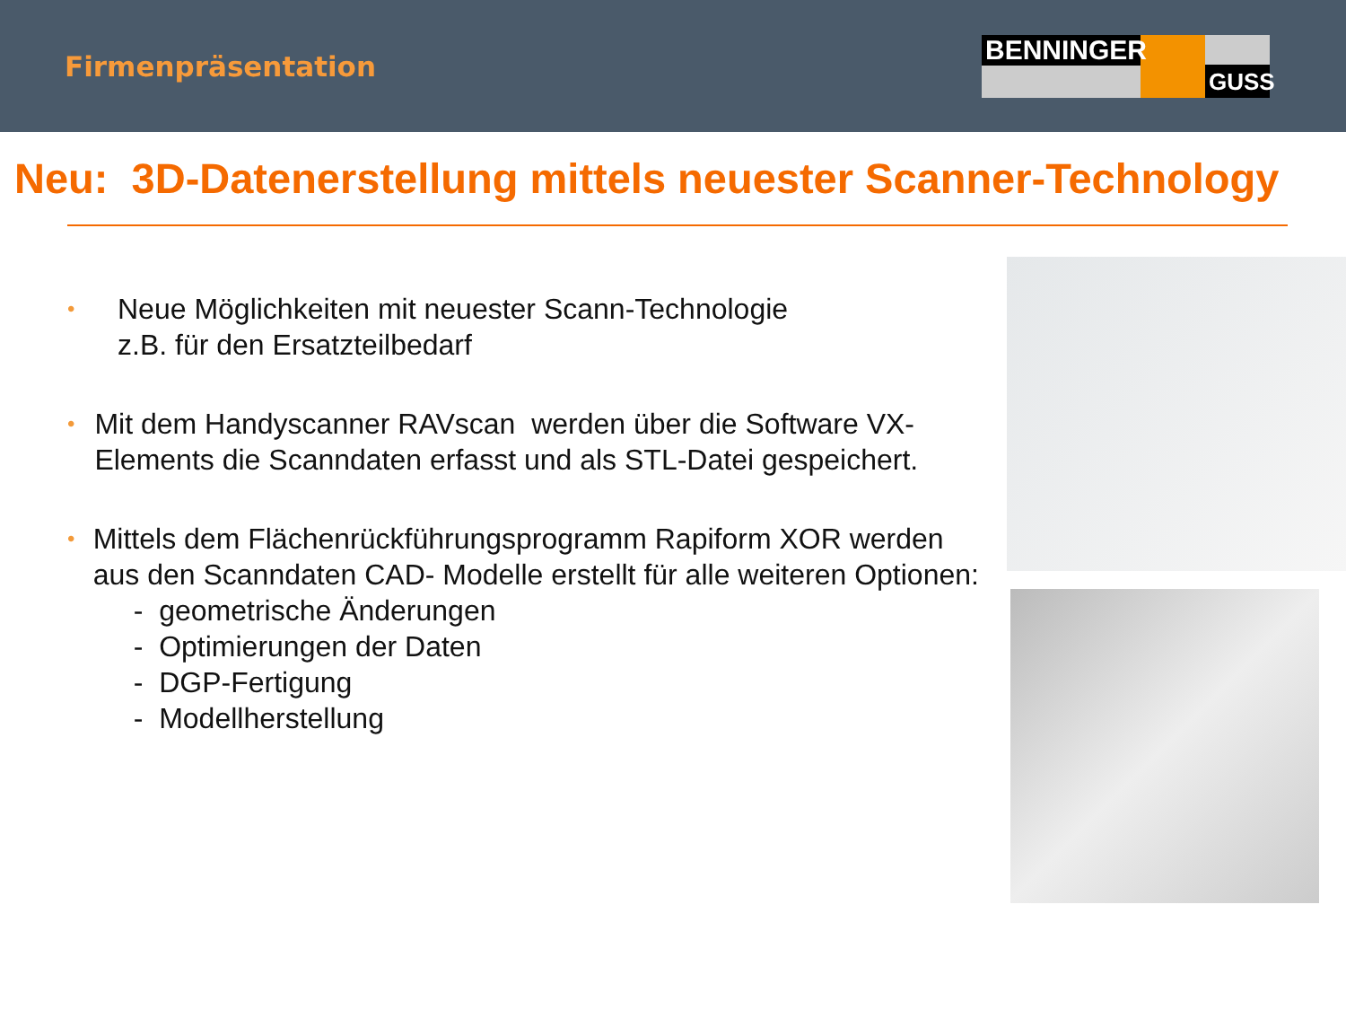Firmenpräsentation
BENNINGER
GUSS
Neu: 3D-Datenerstellung mittels neuester Scanner-Technology
•
Neue Möglichkeiten mit neuester Scann-Technologie
z.B. für den Ersatzteilbedarf
•
Mit dem Handyscanner RAVscan werden über die Software VX-Elements die Scanndaten erfasst und als STL-Datei gespeichert.
•
Mittels dem Flächenrückführungsprogramm Rapiform XOR werden aus den Scanndaten CAD- Modelle erstellt für alle weiteren Optionen:
- geometrische Änderungen
- Optimierungen der Daten
- DGP-Fertigung
- Modellherstellung